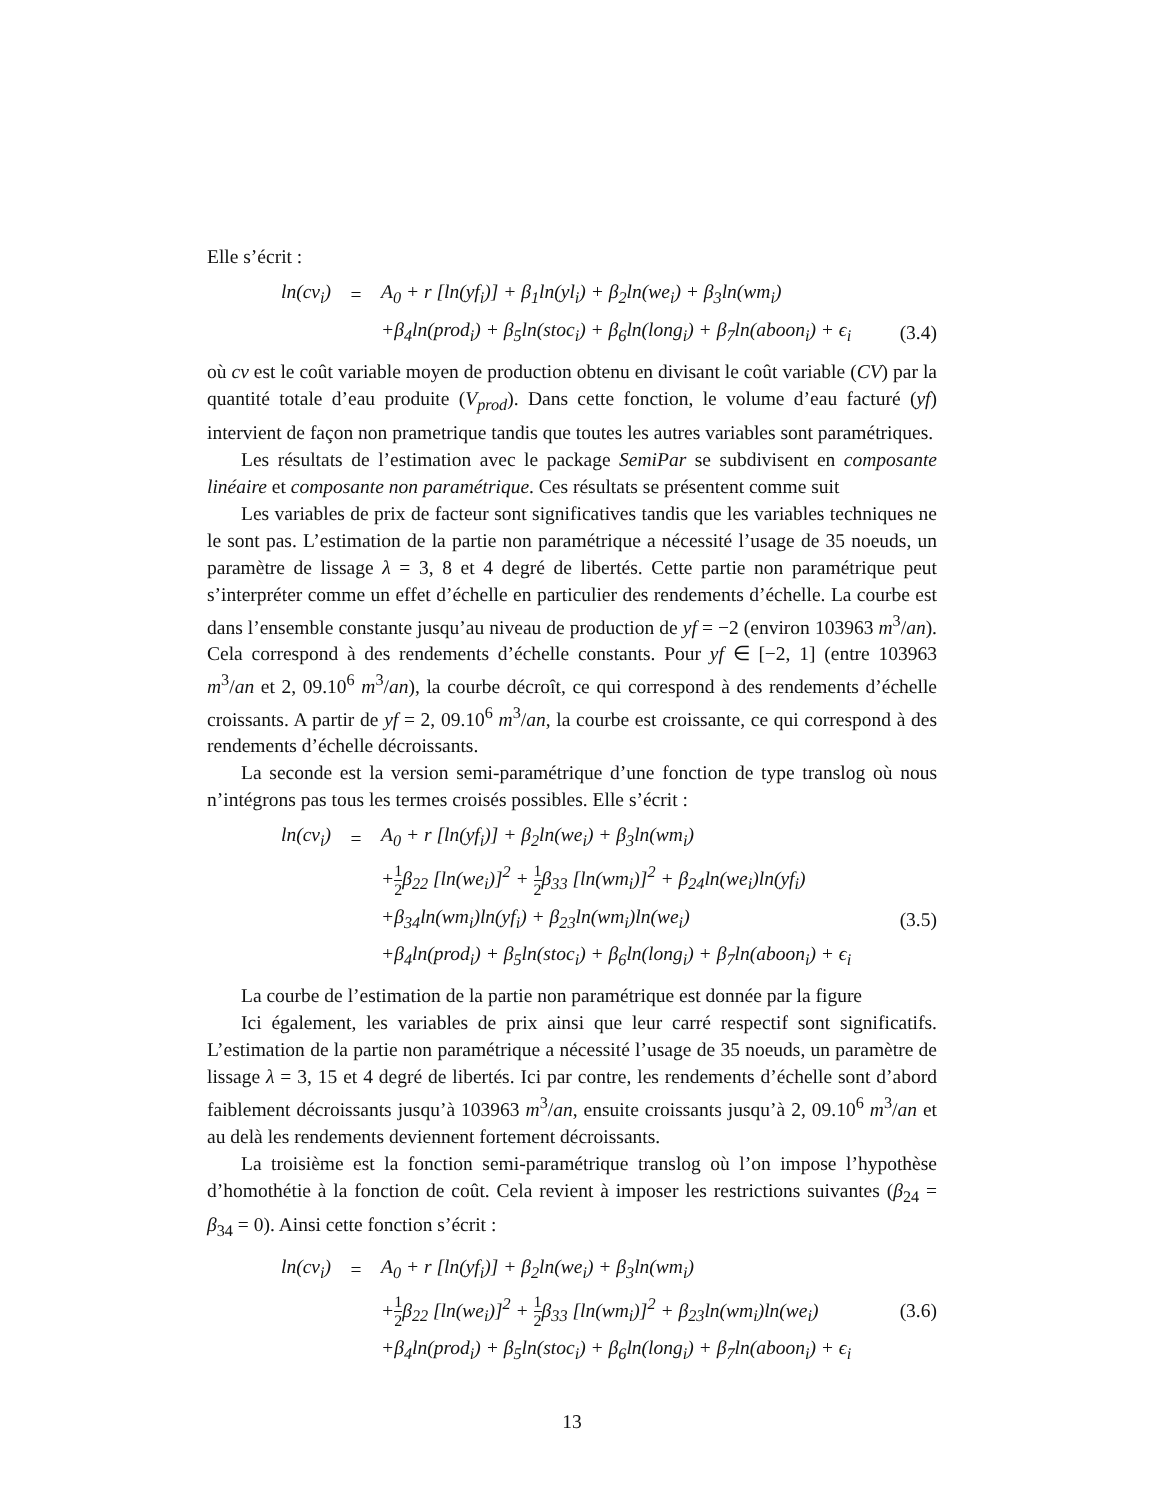Elle s’écrit :
| ln(cv<sub>i</sub>) | = | A<sub>0</sub> + r [ln(yf<sub>i</sub>)] + β<sub>1</sub>ln(yl<sub>i</sub>) + β<sub>2</sub>ln(we<sub>i</sub>) + β<sub>3</sub>ln(wm<sub>i</sub>) | |
| | | +β<sub>4</sub>ln(prod<sub>i</sub>) + β<sub>5</sub>ln(stoc<sub>i</sub>) + β<sub>6</sub>ln(long<sub>i</sub>) + β<sub>7</sub>ln(aboon<sub>i</sub>) + ϵ<sub>i</sub> | (3.4) |
où cv est le coût variable moyen de production obtenu en divisant le coût variable (CV) par la quantité totale d’eau produite (V<sub>prod</sub>). Dans cette fonction, le volume d’eau facturé (yf) intervient de façon non prametrique tandis que toutes les autres variables sont paramétriques.
Les résultats de l’estimation avec le package SemiPar se subdivisent en composante linéaire et composante non paramétrique. Ces résultats se présentent comme suit
Les variables de prix de facteur sont significatives tandis que les variables techniques ne le sont pas. L’estimation de la partie non paramétrique a nécessité l’usage de 35 noeuds, un paramètre de lissage λ = 3, 8 et 4 degré de libertés. Cette partie non paramétrique peut s’interpréter comme un effet d’échelle en particulier des rendements d’échelle. La courbe est dans l’ensemble constante jusqu’au niveau de production de yf = −2 (environ 103963 m<sup>3</sup>/an). Cela correspond à des rendements d’échelle constants. Pour yf ∈ [−2, 1] (entre 103963 m<sup>3</sup>/an et 2, 09.10<sup>6</sup> m<sup>3</sup>/an), la courbe décroît, ce qui correspond à des rendements d’échelle croissants. A partir de yf = 2, 09.10<sup>6</sup> m<sup>3</sup>/an, la courbe est croissante, ce qui correspond à des rendements d’échelle décroissants.
La seconde est la version semi-paramétrique d’une fonction de type translog où nous n’intégrons pas tous les termes croisés possibles. Elle s’écrit :
| ln(cv<sub>i</sub>) | = | A<sub>0</sub> + r [ln(yf<sub>i</sub>)] + β<sub>2</sub>ln(we<sub>i</sub>) + β<sub>3</sub>ln(wm<sub>i</sub>) | |
| | | + 1 2 β<sub>22</sub> [ln(we<sub>i</sub>)]<sup>2</sup> + 1 2 β<sub>33</sub> [ln(wm<sub>i</sub>)]<sup>2</sup> + β<sub>24</sub>ln(we<sub>i</sub>)ln(yf<sub>i</sub>) | |
| | | +β<sub>34</sub>ln(wm<sub>i</sub>)ln(yf<sub>i</sub>) + β<sub>23</sub>ln(wm<sub>i</sub>)ln(we<sub>i</sub>) | (3.5) |
| | | +β<sub>4</sub>ln(prod<sub>i</sub>) + β<sub>5</sub>ln(stoc<sub>i</sub>) + β<sub>6</sub>ln(long<sub>i</sub>) + β<sub>7</sub>ln(aboon<sub>i</sub>) + ϵ<sub>i</sub> | |
La courbe de l’estimation de la partie non paramétrique est donnée par la figure
Ici également, les variables de prix ainsi que leur carré respectif sont significatifs. L’estimation de la partie non paramétrique a nécessité l’usage de 35 noeuds, un paramètre de lissage λ = 3, 15 et 4 degré de libertés. Ici par contre, les rendements d’échelle sont d’abord faiblement décroissants jusqu’à 103963 m<sup>3</sup>/an, ensuite croissants jusqu’à 2, 09.10<sup>6</sup> m<sup>3</sup>/an et au delà les rendements deviennent fortement décroissants.
La troisième est la fonction semi-paramétrique translog où l’on impose l’hypothèse d’homothétie à la fonction de coût. Cela revient à imposer les restrictions suivantes (β<sub>24</sub> = β<sub>34</sub> = 0). Ainsi cette fonction s’écrit :
| ln(cv<sub>i</sub>) | = | A<sub>0</sub> + r [ln(yf<sub>i</sub>)] + β<sub>2</sub>ln(we<sub>i</sub>) + β<sub>3</sub>ln(wm<sub>i</sub>) | |
| | | + 1 2 β<sub>22</sub> [ln(we<sub>i</sub>)]<sup>2</sup> + 1 2 β<sub>33</sub> [ln(wm<sub>i</sub>)]<sup>2</sup> + β<sub>23</sub>ln(wm<sub>i</sub>)ln(we<sub>i</sub>) | (3.6) |
| | | +β<sub>4</sub>ln(prod<sub>i</sub>) + β<sub>5</sub>ln(stoc<sub>i</sub>) + β<sub>6</sub>ln(long<sub>i</sub>) + β<sub>7</sub>ln(aboon<sub>i</sub>) + ϵ<sub>i</sub> | |
13